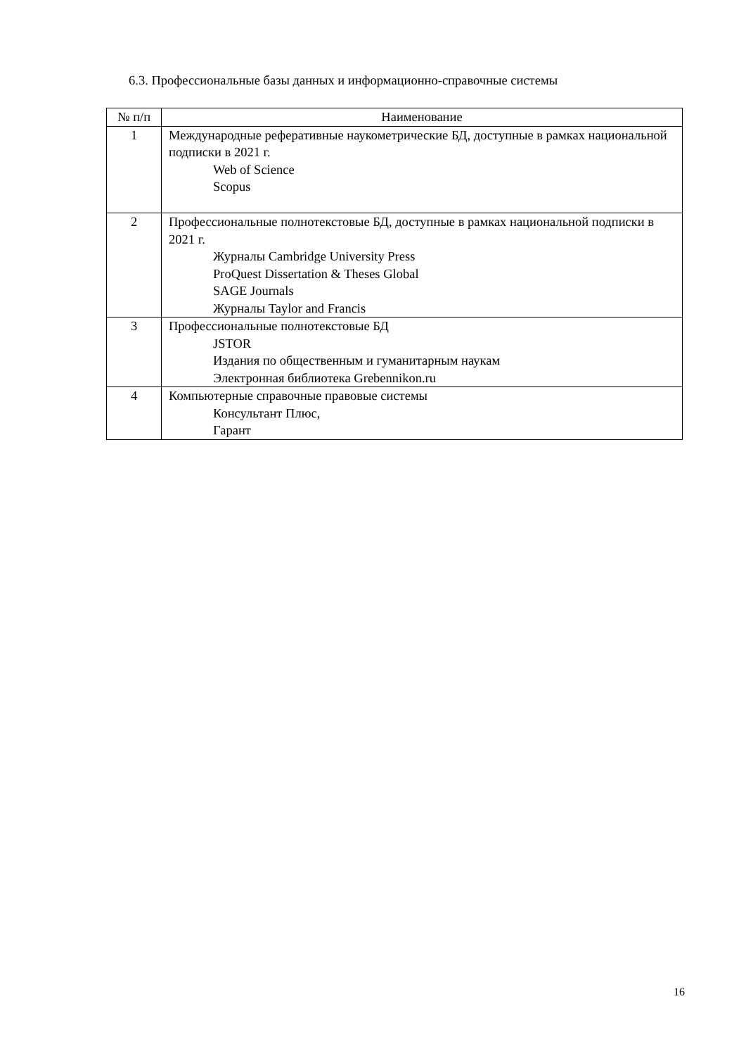6.3. Профессиональные базы данных и информационно-справочные системы
| № п/п | Наименование |
| --- | --- |
| 1 | Международные реферативные наукометрические БД, доступные в рамках национальной подписки в 2021 г. Web of Science Scopus |
| 2 | Профессиональные полнотекстовые БД, доступные в рамках национальной подписки в 2021 г. Журналы Cambridge University Press ProQuest Dissertation & Theses Global SAGE Journals Журналы Taylor and Francis |
| 3 | Профессиональные полнотекстовые БД JSTOR Издания по общественным и гуманитарным наукам Электронная библиотека Grebennikon.ru |
| 4 | Компьютерные справочные правовые системы Консультант Плюс, Гарант |
16